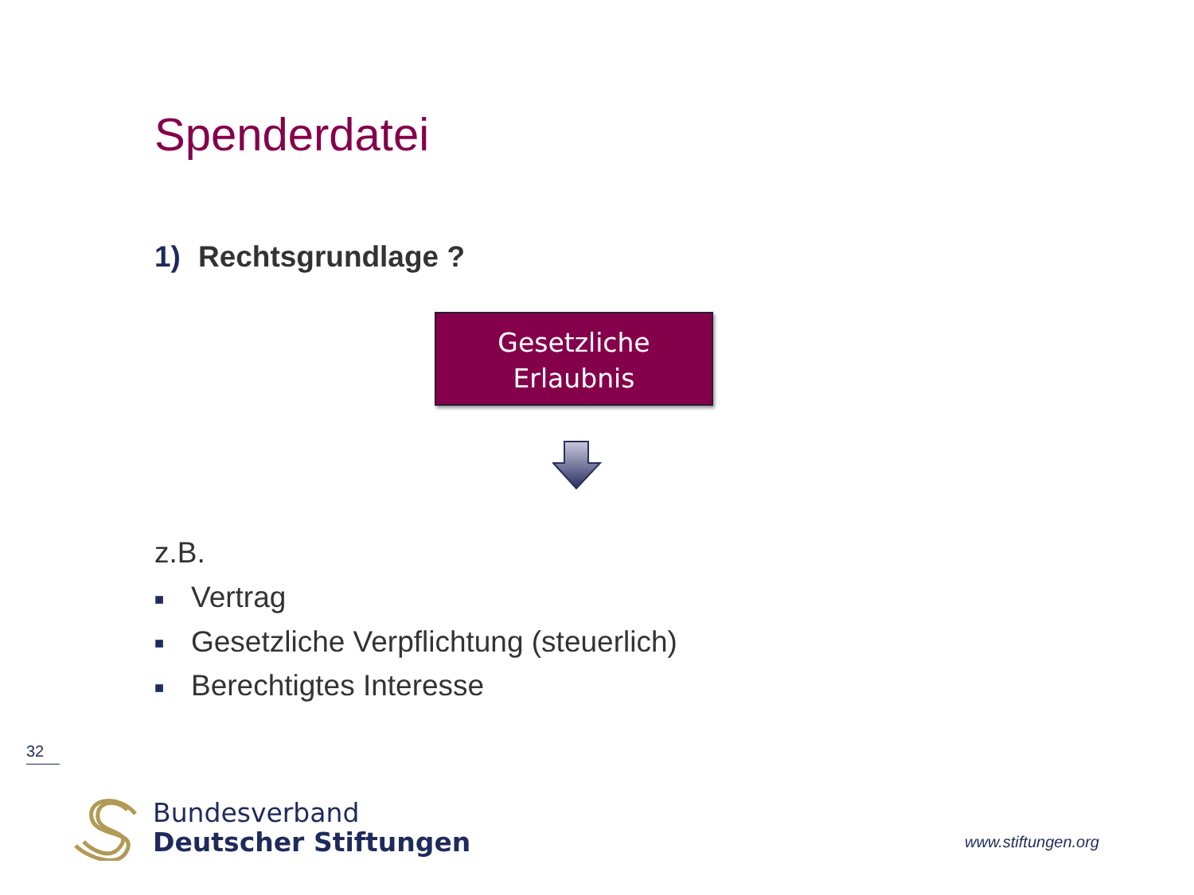Spenderdatei
1) Rechtsgrundlage ?
Gesetzliche
Erlaubnis
z.B.
■ Vertrag
■ Gesetzliche Verpflichtung (steuerlich)
■ Berechtigtes Interesse
32
Bundesverband
Deutscher Stiftungen
www.stiftungen.org